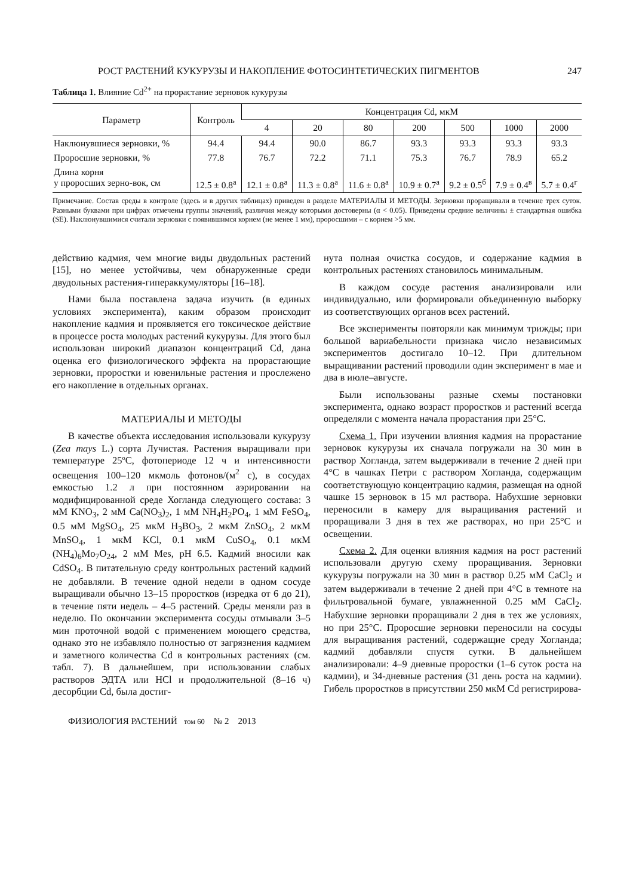РОСТ РАСТЕНИЙ КУКУРУЗЫ И НАКОПЛЕНИЕ ФОТОСИНТЕТИЧЕСКИХ ПИГМЕНТОВ 247
Таблица 1. Влияние Cd<sup>2+</sup> на прорастание зерновок кукурузы
| Параметр | Контроль | Концентрация Cd, мкМ | | | | | | |
| --- | --- | --- | --- | --- | --- | --- | --- | --- |
| | | 4 | 20 | 80 | 200 | 500 | 1000 | 2000 |
| Наклюнувшиеся зерновки, % | 94.4 | 94.4 | 90.0 | 86.7 | 93.3 | 93.3 | 93.3 | 93.3 |
| Проросшие зерновки, % | 77.8 | 76.7 | 72.2 | 71.1 | 75.3 | 76.7 | 78.9 | 65.2 |
| Длина корня у проросших зерно-вок, см | 12.5 ± 0.8<sup>а</sup> | 12.1 ± 0.8<sup>а</sup> | 11.3 ± 0.8<sup>а</sup> | 11.6 ± 0.8<sup>а</sup> | 10.9 ± 0.7<sup>а</sup> | 9.2 ± 0.5<sup>б</sup> | 7.9 ± 0.4<sup>в</sup> | 5.7 ± 0.4<sup>г</sup> |
Примечание. Состав среды в контроле (здесь и в других таблицах) приведен в разделе МАТЕРИАЛЫ И МЕТОДЫ. Зерновки проращивали в течение трех суток. Разными буквами при цифрах отмечены группы значений, различия между которыми достоверны (α < 0.05). Приведены средние величины ± стандартная ошибка (SE). Наклюнувшимися считали зерновки с появившимся корнем (не менее 1 мм), проросшими – с корнем >5 мм.
действию кадмия, чем многие виды двудольных растений [15], но менее устойчивы, чем обнаруженные среди двудольных растения-гипераккумуляторы [16–18].
Нами была поставлена задача изучить (в единых условиях эксперимента), каким образом происходит накопление кадмия и проявляется его токсическое действие в процессе роста молодых растений кукурузы. Для этого был использован широкий диапазон концентраций Cd, дана оценка его физиологического эффекта на прорастающие зерновки, проростки и ювенильные растения и прослежено его накопление в отдельных органах.
МАТЕРИАЛЫ И МЕТОДЫ
В качестве объекта исследования использовали кукурузу (Zea mays L.) сорта Лучистая. Растения выращивали при температуре 25ºС, фотопериоде 12 ч и интенсивности освещения 100–120 мкмоль фотонов/(м<sup>2</sup> с), в сосудах емкостью 1.2 л при постоянном аэрировании на модифицированной среде Хогланда следующего состава: 3 мМ KNO<sub>3</sub>, 2 мМ Ca(NO<sub>3</sub>)<sub>2</sub>, 1 мМ NH<sub>4</sub>H<sub>2</sub>PO<sub>4</sub>, 1 мМ FeSO<sub>4</sub>, 0.5 мМ MgSO<sub>4</sub>, 25 мкМ H<sub>3</sub>BO<sub>3</sub>, 2 мкМ ZnSO<sub>4</sub>, 2 мкМ MnSO<sub>4</sub>, 1 мкМ KCl, 0.1 мкМ CuSO<sub>4</sub>, 0.1 мкМ (NH<sub>4</sub>)<sub>6</sub>Mo<sub>7</sub>O<sub>24</sub>, 2 мМ Mes, pH 6.5. Кадмий вносили как CdSO<sub>4</sub>. В питательную среду контрольных растений кадмий не добавляли. В течение одной недели в одном сосуде выращивали обычно 13–15 проростков (изредка от 6 до 21), в течение пяти недель – 4–5 растений. Среды меняли раз в неделю. По окончании эксперимента сосуды отмывали 3–5 мин проточной водой с применением моющего средства, однако это не избавляло полностью от загрязнения кадмием и заметного количества Cd в контрольных растениях (см. табл. 7). В дальнейшем, при использовании слабых растворов ЭДТА или HCl и продолжительной (8–16 ч) десорбции Cd, была достиг-
нута полная очистка сосудов, и содержание кадмия в контрольных растениях становилось минимальным.
В каждом сосуде растения анализировали или индивидуально, или формировали объединенную выборку из соответствующих органов всех растений.
Все эксперименты повторяли как минимум трижды; при большой вариабельности признака число независимых экспериментов достигало 10–12. При длительном выращивании растений проводили один эксперимент в мае и два в июле–августе.
Были использованы разные схемы постановки эксперимента, однако возраст проростков и растений всегда определяли с момента начала прорастания при 25°C.
Схема 1. При изучении влияния кадмия на прорастание зерновок кукурузы их сначала погружали на 30 мин в раствор Хогланда, затем выдерживали в течение 2 дней при 4°C в чашках Петри с раствором Хогланда, содержащим соответствующую концентрацию кадмия, размещая на одной чашке 15 зерновок в 15 мл раствора. Набухшие зерновки переносили в камеру для выращивания растений и проращивали 3 дня в тех же растворах, но при 25°C и освещении.
Схема 2. Для оценки влияния кадмия на рост растений использовали другую схему проращивания. Зерновки кукурузы погружали на 30 мин в раствор 0.25 мМ CaCl<sub>2</sub> и затем выдерживали в течение 2 дней при 4°C в темноте на фильтровальной бумаге, увлажненной 0.25 мМ CaCl<sub>2</sub>. Набухшие зерновки проращивали 2 дня в тех же условиях, но при 25°C. Проросшие зерновки переносили на сосуды для выращивания растений, содержащие среду Хогланда; кадмий добавляли спустя сутки. В дальнейшем анализировали: 4–9 дневные проростки (1–6 суток роста на кадмии), и 34-дневные растения (31 день роста на кадмии). Гибель проростков в присутствии 250 мкМ Cd регистрирова-
ФИЗИОЛОГИЯ РАСТЕНИЙ том 60 № 2 2013